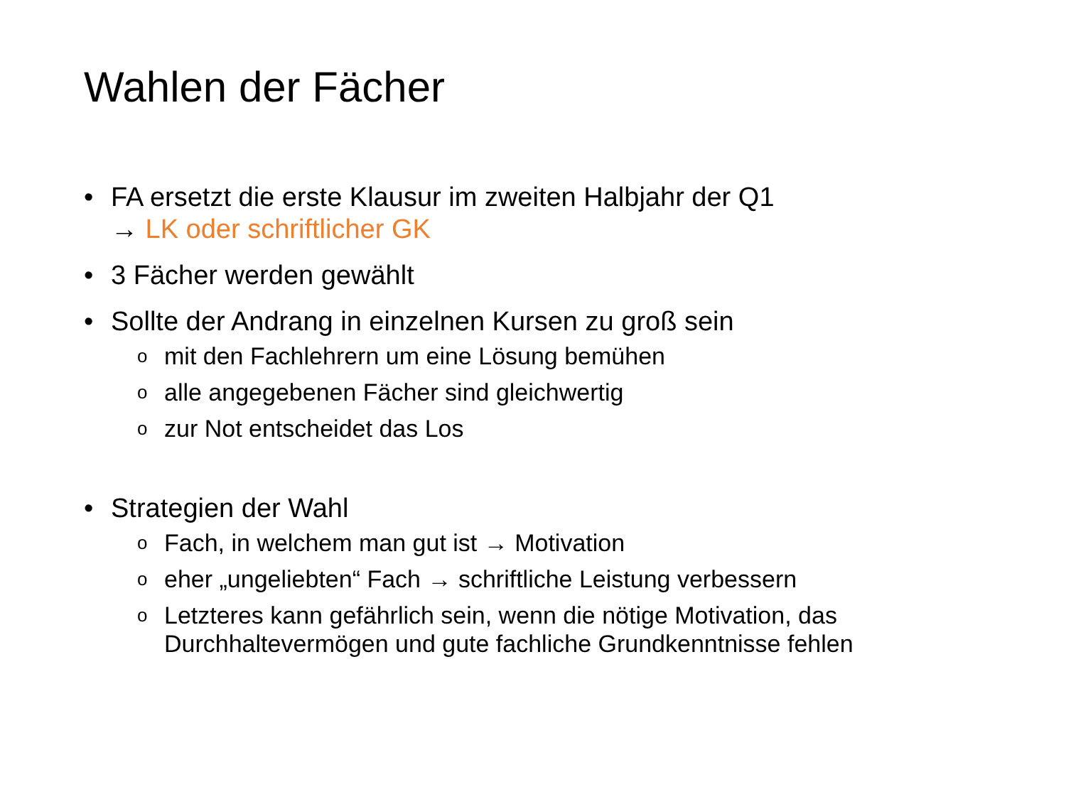Wahlen der Fächer
• FA ersetzt die erste Klausur im zweiten Halbjahr der Q1
→ LK oder schriftlicher GK
• 3 Fächer werden gewählt
• Sollte der Andrang in einzelnen Kursen zu groß sein
omit den Fachlehrern um eine Lösung bemühen
oalle angegebenen Fächer sind gleichwertig
ozur Not entscheidet das Los
• Strategien der Wahl
o Fach, in welchem man gut ist → Motivation
oeher „ungeliebten“ Fach → schriftliche Leistung verbessern
o Letzteres kann gefährlich sein, wenn die nötige Motivation, das Durchhaltevermögen und gute fachliche Grundkenntnisse fehlen